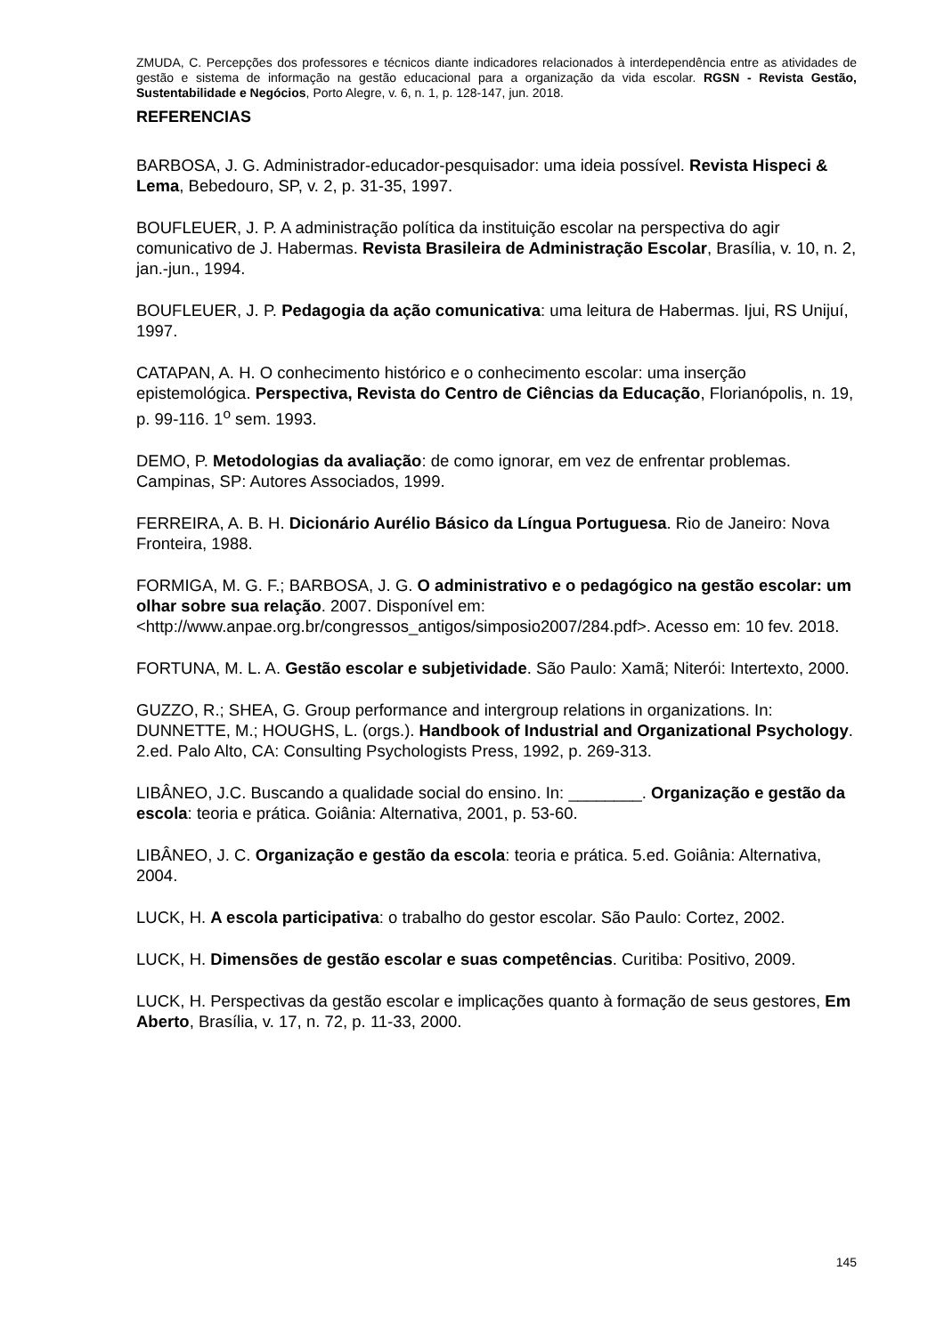ZMUDA, C. Percepções dos professores e técnicos diante indicadores relacionados à interdependência entre as atividades de gestão e sistema de informação na gestão educacional para a organização da vida escolar. RGSN - Revista Gestão, Sustentabilidade e Negócios, Porto Alegre, v. 6, n. 1, p. 128-147, jun. 2018.
REFERENCIAS
BARBOSA, J. G. Administrador-educador-pesquisador: uma ideia possível. Revista Hispeci & Lema, Bebedouro, SP, v. 2, p. 31-35, 1997.
BOUFLEUER, J. P. A administração política da instituição escolar na perspectiva do agir comunicativo de J. Habermas. Revista Brasileira de Administração Escolar, Brasília, v. 10, n. 2, jan.-jun., 1994.
BOUFLEUER, J. P. Pedagogia da ação comunicativa: uma leitura de Habermas. Ijui, RS Unijuí, 1997.
CATAPAN, A. H. O conhecimento histórico e o conhecimento escolar: uma inserção epistemológica. Perspectiva, Revista do Centro de Ciências da Educação, Florianópolis, n. 19, p. 99-116. 1<sup>o</sup> sem. 1993.
DEMO, P. Metodologias da avaliação: de como ignorar, em vez de enfrentar problemas. Campinas, SP: Autores Associados, 1999.
FERREIRA, A. B. H. Dicionário Aurélio Básico da Língua Portuguesa. Rio de Janeiro: Nova Fronteira, 1988.
FORMIGA, M. G. F.; BARBOSA, J. G. O administrativo e o pedagógico na gestão escolar: um olhar sobre sua relação. 2007. Disponível em: <http://www.anpae.org.br/congressos_antigos/simposio2007/284.pdf>. Acesso em: 10 fev. 2018.
FORTUNA, M. L. A. Gestão escolar e subjetividade. São Paulo: Xamã; Niterói: Intertexto, 2000.
GUZZO, R.; SHEA, G. Group performance and intergroup relations in organizations. In: DUNNETTE, M.; HOUGHS, L. (orgs.). Handbook of Industrial and Organizational Psychology. 2.ed. Palo Alto, CA: Consulting Psychologists Press, 1992, p. 269-313.
LIBÂNEO, J.C. Buscando a qualidade social do ensino. In: ________. Organização e gestão da escola: teoria e prática. Goiânia: Alternativa, 2001, p. 53-60.
LIBÂNEO, J. C. Organização e gestão da escola: teoria e prática. 5.ed. Goiânia: Alternativa, 2004.
LUCK, H. A escola participativa: o trabalho do gestor escolar. São Paulo: Cortez, 2002.
LUCK, H. Dimensões de gestão escolar e suas competências. Curitiba: Positivo, 2009.
LUCK, H. Perspectivas da gestão escolar e implicações quanto à formação de seus gestores, Em Aberto, Brasília, v. 17, n. 72, p. 11-33, 2000.
145